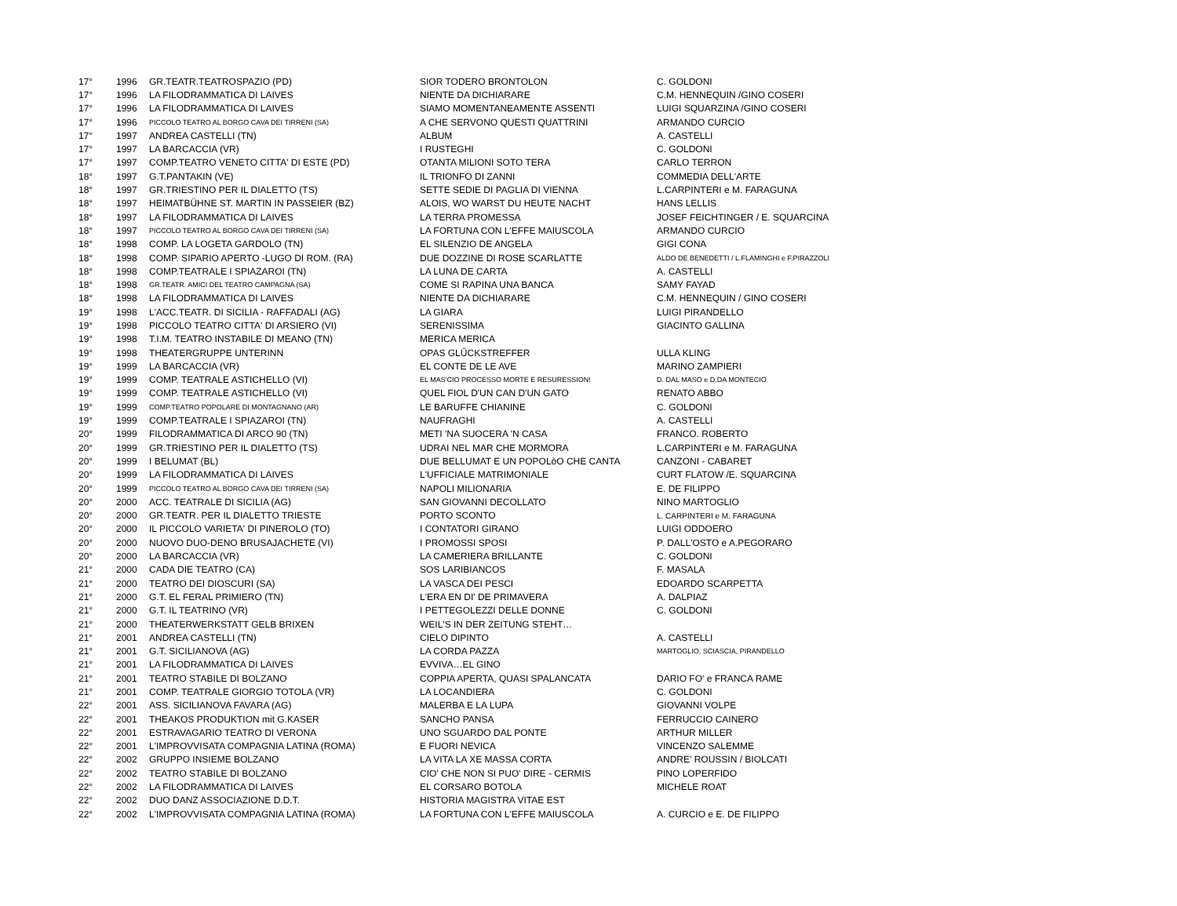| 17° | 1996 | GR.TEATR.TEATROSPAZIO (PD) | SIOR TODERO BRONTOLON | C. GOLDONI |
| 17° | 1996 | LA FILODRAMMATICA DI LAIVES | NIENTE DA DICHIARARE | C.M. HENNEQUIN /GINO COSERI |
| 17° | 1996 | LA FILODRAMMATICA DI LAIVES | SIAMO MOMENTANEAMENTE ASSENTI | LUIGI SQUARZINA /GINO COSERI |
| 17° | 1996 | PICCOLO TEATRO AL BORGO CAVA DEI TIRRENI (SA) | A CHE SERVONO QUESTI QUATTRINI | ARMANDO CURCIO |
| 17° | 1997 | ANDREA CASTELLI (TN) | ALBUM | A. CASTELLI |
| 17° | 1997 | LA BARCACCIA (VR) | I RUSTEGHI | C. GOLDONI |
| 17° | 1997 | COMP.TEATRO VENETO CITTA' DI ESTE (PD) | OTANTA MILIONI SOTO TERA | CARLO TERRON |
| 18° | 1997 | G.T.PANTAKIN (VE) | IL TRIONFO DI ZANNI | COMMEDIA DELL'ARTE |
| 18° | 1997 | GR.TRIESTINO PER IL DIALETTO (TS) | SETTE SEDIE DI PAGLIA DI VIENNA | L.CARPINTERI e M. FARAGUNA |
| 18° | 1997 | HEIMATBÜHNE ST. MARTIN IN PASSEIER (BZ) | ALOIS, WO WARST DU HEUTE NACHT | HANS LELLIS |
| 18° | 1997 | LA FILODRAMMATICA DI LAIVES | LA TERRA PROMESSA | JOSEF FEICHTINGER / E. SQUARCINA |
| 18° | 1997 | PICCOLO TEATRO AL BORGO CAVA DEI TIRRENI (SA) | LA FORTUNA CON L'EFFE MAIUSCOLA | ARMANDO CURCIO |
| 18° | 1998 | COMP. LA LOGETA GARDOLO (TN) | EL SILENZIO DE ANGELA | GIGI CONA |
| 18° | 1998 | COMP. SIPARIO APERTO -LUGO DI ROM. (RA) | DUE DOZZINE DI ROSE SCARLATTE | ALDO DE BENEDETTI / L.FLAMINGHI e F.PIRAZZOLI |
| 18° | 1998 | COMP.TEATRALE I SPIAZAROI (TN) | LA LUNA DE CARTA | A. CASTELLI |
| 18° | 1998 | GR.TEATR. AMICI DEL TEATRO CAMPAGNA (SA) | COME SI RAPINA UNA BANCA | SAMY FAYAD |
| 18° | 1998 | LA FILODRAMMATICA DI LAIVES | NIENTE DA DICHIARARE | C.M. HENNEQUIN / GINO COSERI |
| 19° | 1998 | L'ACC.TEATR. DI SICILIA - RAFFADALI (AG) | LA GIARA | LUIGI PIRANDELLO |
| 19° | 1998 | PICCOLO TEATRO CITTA' DI ARSIERO (VI) | SERENISSIMA | GIACINTO GALLINA |
| 19° | 1998 | T.I.M. TEATRO INSTABILE DI MEANO (TN) | MERICA MERICA | |
| 19° | 1998 | THEATERGRUPPE UNTERINN | OPAS GLŰCKSTREFFER | ULLA KLING |
| 19° | 1999 | LA BARCACCIA (VR) | EL CONTE DE LE AVE | MARINO ZAMPIERI |
| 19° | 1999 | COMP. TEATRALE ASTICHELLO (VI) | EL MAS'CIO PROCESSO MORTE E RESURESSION! | D. DAL MASO e D.DA MONTECIO |
| 19° | 1999 | COMP. TEATRALE ASTICHELLO (VI) | QUEL FIOL D'UN CAN D'UN GATO | RENATO ABBO |
| 19° | 1999 | COMP.TEATRO POPOLARE DI MONTAGNANO (AR) | LE BARUFFE CHIANINE | C. GOLDONI |
| 19° | 1999 | COMP.TEATRALE I SPIAZAROI (TN) | NAUFRAGHI | A. CASTELLI |
| 20° | 1999 | FILODRAMMATICA DI ARCO 90 (TN) | METI 'NA SUOCERA 'N CASA | FRANCO. ROBERTO |
| 20° | 1999 | GR.TRIESTINO PER IL DIALETTO (TS) | UDRAI NEL MAR CHE MORMORA | L.CARPINTERI e M. FARAGUNA |
| 20° | 1999 | I BELUMAT (BL) | DUE BELLUMAT E UN POPOLòO CHE CANTA | CANZONI - CABARET |
| 20° | 1999 | LA FILODRAMMATICA DI LAIVES | L'UFFICIALE MATRIMONIALE | CURT FLATOW /E. SQUARCINA |
| 20° | 1999 | PICCOLO TEATRO AL BORGO CAVA DEI TIRRENI (SA) | NAPOLI MILIONARIA | E. DE FILIPPO |
| 20° | 2000 | ACC. TEATRALE DI SICILIA (AG) | SAN GIOVANNI DECOLLATO | NINO MARTOGLIO |
| 20° | 2000 | GR.TEATR. PER IL DIALETTO TRIESTE | PORTO SCONTO | L. CARPINTERI e M. FARAGUNA |
| 20° | 2000 | IL PICCOLO VARIETA' DI PINEROLO (TO) | I CONTATORI GIRANO | LUIGI ODDOERO |
| 20° | 2000 | NUOVO DUO-DENO BRUSAJACHETE (VI) | I PROMOSSI SPOSI | P. DALL'OSTO e A.PEGORARO |
| 20° | 2000 | LA BARCACCIA (VR) | LA CAMERIERA BRILLANTE | C. GOLDONI |
| 21° | 2000 | CADA DIE TEATRO (CA) | SOS LARIBIANCOS | F. MASALA |
| 21° | 2000 | TEATRO DEI DIOSCURI (SA) | LA VASCA DEI PESCI | EDOARDO SCARPETTA |
| 21° | 2000 | G.T. EL FERAL PRIMIERO (TN) | L'ERA EN DI' DE PRIMAVERA | A. DALPIAZ |
| 21° | 2000 | G.T. IL TEATRINO (VR) | I PETTEGOLEZZI DELLE DONNE | C. GOLDONI |
| 21° | 2000 | THEATERWERKSTATT GELB BRIXEN | WEIL'S IN DER ZEITUNG STEHT… | |
| 21° | 2001 | ANDREA CASTELLI (TN) | CIELO DIPINTO | A. CASTELLI |
| 21° | 2001 | G.T. SICILIANOVA (AG) | LA CORDA PAZZA | MARTOGLIO, SCIASCIA, PIRANDELLO |
| 21° | 2001 | LA FILODRAMMATICA DI LAIVES | EVVIVA…EL GINO | |
| 21° | 2001 | TEATRO STABILE DI BOLZANO | COPPIA APERTA, QUASI SPALANCATA | DARIO FO' e FRANCA RAME |
| 21° | 2001 | COMP. TEATRALE GIORGIO TOTOLA (VR) | LA LOCANDIERA | C. GOLDONI |
| 22° | 2001 | ASS. SICILIANOVA FAVARA (AG) | MALERBA E LA LUPA | GIOVANNI VOLPE |
| 22° | 2001 | THEAKOS PRODUKTION mit G.KASER | SANCHO PANSA | FERRUCCIO CAINERO |
| 22° | 2001 | ESTRAVAGARIO TEATRO DI VERONA | UNO SGUARDO DAL PONTE | ARTHUR MILLER |
| 22° | 2001 | L'IMPROVVISATA COMPAGNIA LATINA (ROMA) | E FUORI NEVICA | VINCENZO SALEMME |
| 22° | 2002 | GRUPPO INSIEME BOLZANO | LA VITA LA XE MASSA CORTA | ANDRE' ROUSSIN / BIOLCATI |
| 22° | 2002 | TEATRO STABILE DI BOLZANO | CIO' CHE NON SI PUO' DIRE - CERMIS | PINO LOPERFIDO |
| 22° | 2002 | LA FILODRAMMATICA DI LAIVES | EL CORSARO BOTOLA | MICHELE ROAT |
| 22° | 2002 | DUO DANZ ASSOCIAZIONE D.D.T. | HISTORIA MAGISTRA VITAE EST | |
| 22° | 2002 | L'IMPROVVISATA COMPAGNIA LATINA (ROMA) | LA FORTUNA CON L'EFFE MAIUSCOLA | A. CURCIO e E. DE FILIPPO |